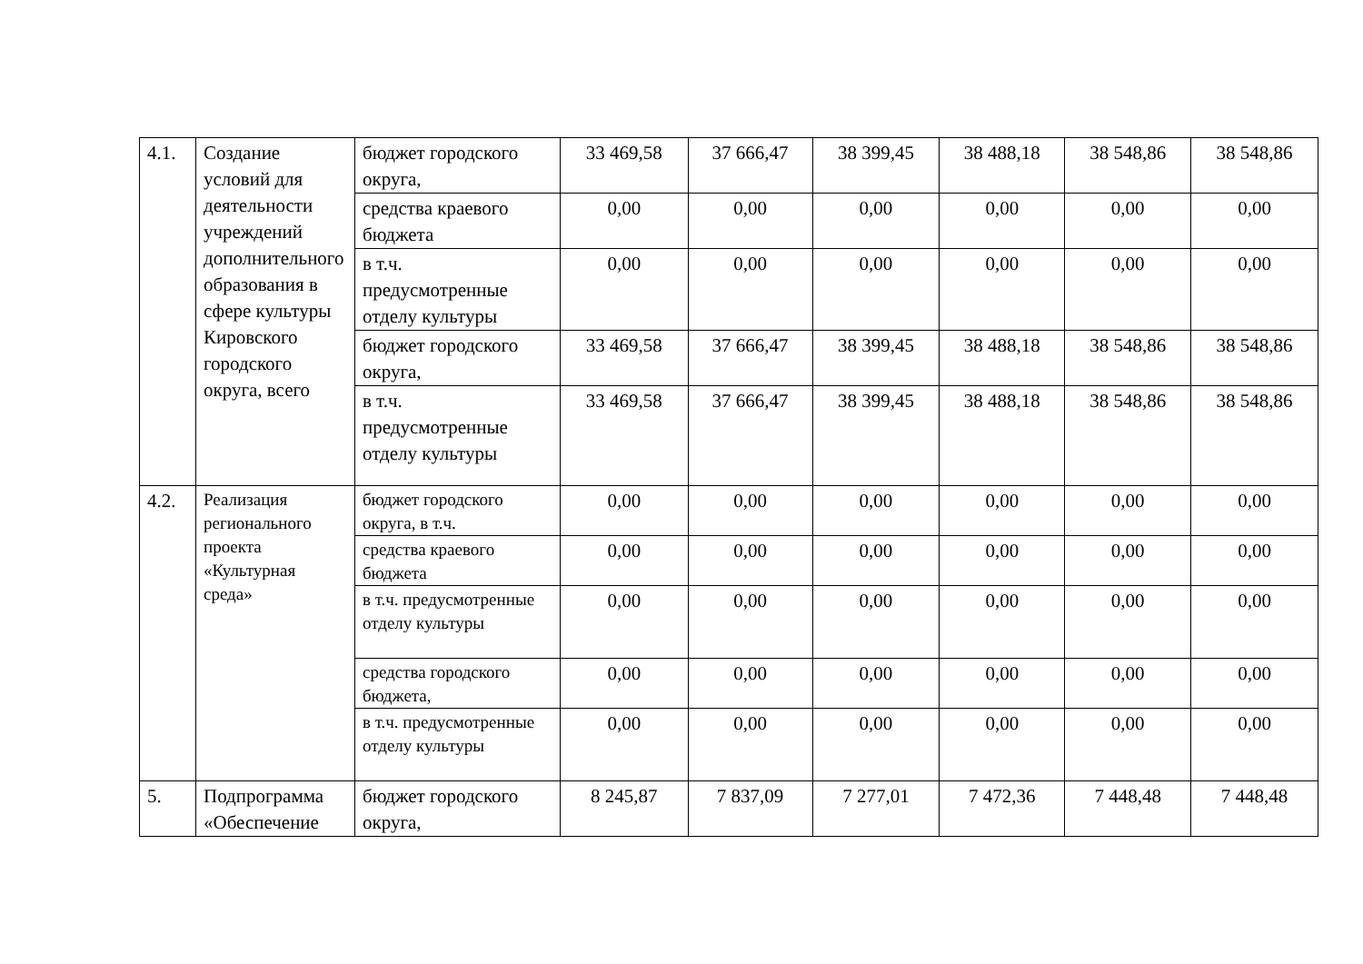| 4.1. | Создание условий для деятельности учреждений дополнительного образования в сфере культуры Кировского городского округа, всего | бюджет городского округа, | 33 469,58 | 37 666,47 | 38 399,45 | 38 488,18 | 38 548,86 | 38 548,86 |
| | | средства краевого бюджета | 0,00 | 0,00 | 0,00 | 0,00 | 0,00 | 0,00 |
| | | в т.ч. предусмотренные отделу культуры | 0,00 | 0,00 | 0,00 | 0,00 | 0,00 | 0,00 |
| | | бюджет городского округа, | 33 469,58 | 37 666,47 | 38 399,45 | 38 488,18 | 38 548,86 | 38 548,86 |
| | | в т.ч. предусмотренные отделу культуры | 33 469,58 | 37 666,47 | 38 399,45 | 38 488,18 | 38 548,86 | 38 548,86 |
| 4.2. | Реализация регионального проекта «Культурная среда» | бюджет городского округа, в т.ч. | 0,00 | 0,00 | 0,00 | 0,00 | 0,00 | 0,00 |
| | | средства краевого бюджета | 0,00 | 0,00 | 0,00 | 0,00 | 0,00 | 0,00 |
| | | в т.ч. предусмотренные отделу культуры | 0,00 | 0,00 | 0,00 | 0,00 | 0,00 | 0,00 |
| | | средства городского бюджета, | 0,00 | 0,00 | 0,00 | 0,00 | 0,00 | 0,00 |
| | | в т.ч. предусмотренные отделу культуры | 0,00 | 0,00 | 0,00 | 0,00 | 0,00 | 0,00 |
| 5. | Подпрограмма «Обеспечение | бюджет городского округа, | 8 245,87 | 7 837,09 | 7 277,01 | 7 472,36 | 7 448,48 | 7 448,48 |